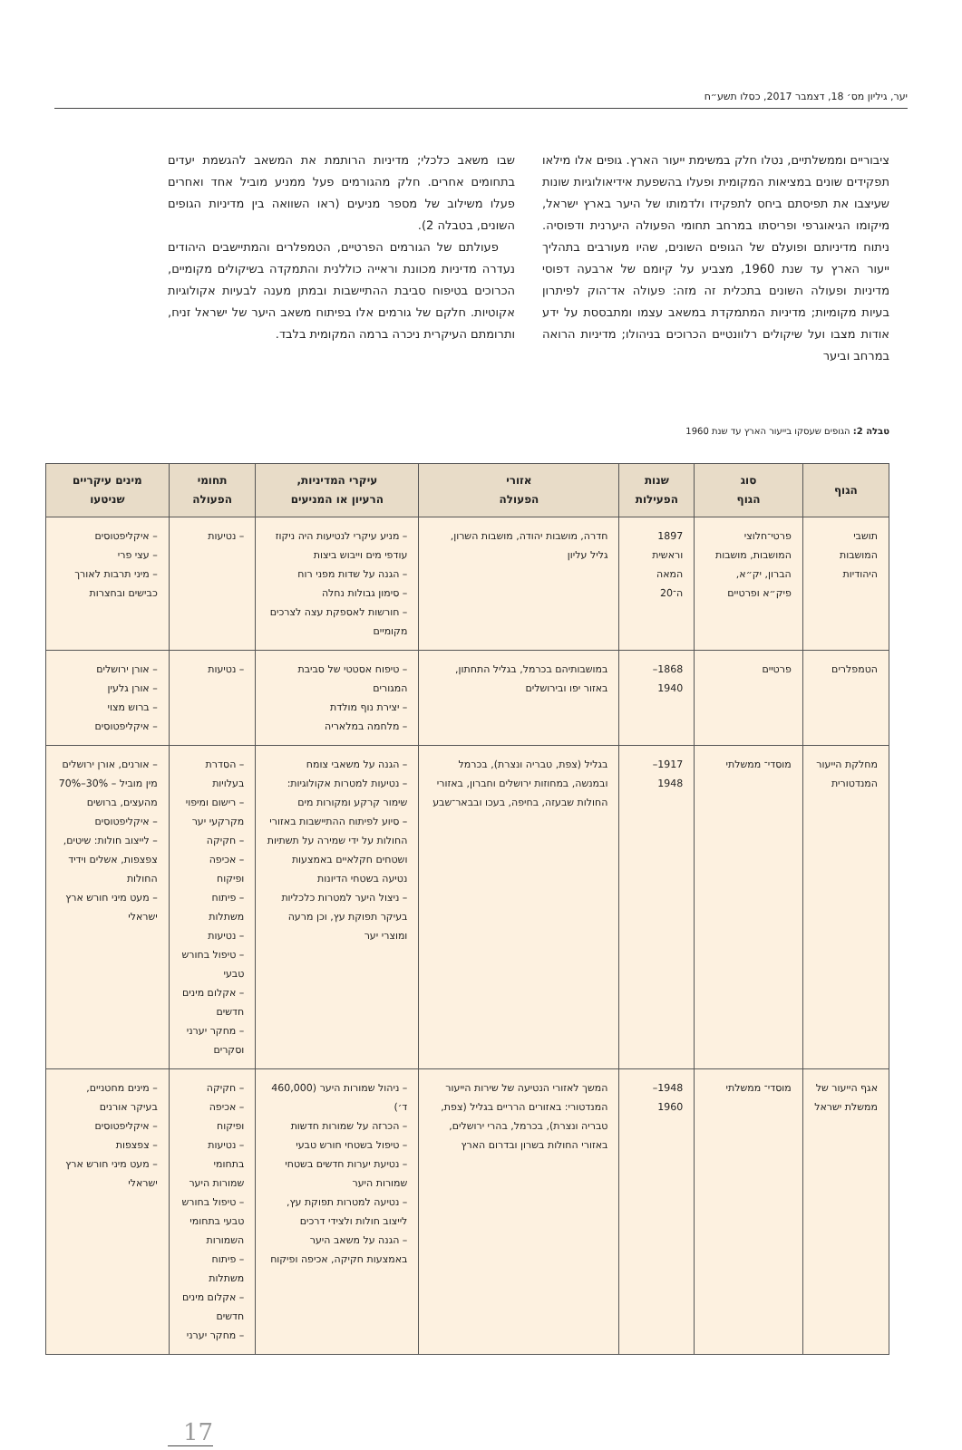יער, גיליון מס׳ 18, דצמבר 2017, כסלו תשע״ח
ציבוריים וממשלתיים, נטלו חלק במשימת ייעור הארץ. גופים אלו מילאו תפקידים שונים במציאות המקומית ופעלו בהשפעת אידיאולוגיות שונות שעיצבו את תפיסתם ביחס לתפקידו ולדמותו של היער בארץ ישראל, מיקומו הגיאוגרפי ופריסתו במרחב תחומי הפעולה היערנית ודפוסיה. ניתוח מדיניותם ופועלם של הגופים השונים, שהיו מעורבים בתהליך ייעור הארץ עד שנת 1960, מצביע על קיומם של ארבעה דפוסי מדיניות ופעולה השונים בתכלית זה מזה: פעולה אד־הוק לפיתרון בעיות מקומיות; מדיניות המתמקדת במשאב עצמו ומתבססת על ידע אודות מצבו ועל שיקולים רלוונטיים הכרוכים בניהולו; מדיניות הרואה במרחב וביער
שבו משאב כלכלי; מדיניות הרותמת את המשאב להגשמת יעדים בתחומים אחרים. חלק מהגורמים פעל ממניע מוביל אחד ואחרים פעלו משילוב של מספר מניעים (ראו השוואה בין מדיניות הגופים השונים, בטבלה 2).
פעולתם של הגורמים הפרטיים, הטמפלרים והמתיישבים היהודים נעדרה מדיניות מכוונת וראייה כוללנית והתמקדה בשיקולים מקומיים, הכרוכים בטיפוח סביבת ההתיישבות ובמתן מענה לבעיות אקולוגיות אקוטיות. חלקם של גורמים אלו בפיתוח משאב היער של ישראל זניח, ותרומתם העיקרית ניכרה ברמה המקומית בלבד.
טבלה 2: הגופים שעסקו בייעור הארץ עד שנת 1960
| הגוף | סוג הגוף | שנות הפעילות | אזורי הפעולה | עיקרי המדיניות, הרעיון או המניעים | תחומי הפעולה | מינים עיקריים שניטעו |
| --- | --- | --- | --- | --- | --- | --- |
| תושבי המושבות היהודיות | פרטי־חלוצי המושבות, מושבות הברון, יק״א, פיק״א ופרטיים | 1897 וראשית המאה ה־20 | חדרה, מושבות יהודה, מושבות השרון, גליל עליון | – מניע עיקרי לנטיעות היה ניקוז עודפי מים וייבוש ביצות – הגנה על שדות מפני רוח – סימון גבולות נחלה – חורשות לאספקת עצה לצרכים מקומיים | – נטיעות | – איקליפטוסים – עצי פרי – מיני תרבות לאורך כבישים ובחצרות |
| הטמפלרים | פרטיים | 1868–1940 | במושבותיהם בכרמל, בגליל התחתון, באזור יפו ובירושלים | – טיפוח אסטטי של סביבת המגורים – יצירת נוף מולדת – מלחמה במלאריה | – נטיעות | – אורן ירושלים – אורן גלעין – ברוש מצוי – איקליפטוסים |
| מחלקת הייעור המנדטורית | מוסדי־ ממשלתי | 1917–1948 | בגליל (צפת, טבריה ונצרת), בכרמל ובמנשה, במחוזות ירושלים וחברון, באזורי החולות שבעזה, בחיפה, בעכו ובבאר־שבע | – הגנה על משאבי צומח – נטיעות למטרות אקולוגיות: שימור קרקע ומקורות מים – סיוע לפיתוח ההתיישבות באזורי החולות על ידי שמירה על תשתיות ושטחים חקלאיים באמצעות נטיעה בשטחי הדיונות – ניצול היער למטרות כלכליות בעיקר תפוקת עץ, וכן מרעה ומוצרי יער | – הסדרת בעלויות – רישום ומיפוי מקרקעי יער – חקיקה – אכיפה ופיקוח – פיתוח משתלות – נטיעות – טיפול בחורש טבעי – אקלום מינים חדשים – מחקר יערני וסקרים | – אורנים, אורן ירושלים מין מוביל – 30%–70% מהעצים, ברושים – איקליפטוסים – לייצוב חולות: שיטים, צפצפות, אשלים וידיד החולות – מעט מיני חורש ארץ ישראלי |
| אגף הייעור של ממשלת ישראל | מוסדי־ ממשלתי | 1948–1960 | המשך לאזורי הנטיעה של שירות הייעור המנדטורי: באזורים הרריים בגליל (צפת, טבריה ונצרת), בכרמל, בהרי ירושלים, באזורי החולות בשרון ובדרום הארץ | – ניהול שמורות היער (460,000 ד׳) – הכרזה על שמורות חדשות – טיפול בשטחי חורש טבעי – נטיעת יערות חדשים בשטחי שמורות היער – נטיעה למטרות תפוקת עץ, לייצוב חולות ולצידי דרכים – הגנה על משאב היער באמצעות חקיקה, אכיפה ופיקוח | – חקיקה – אכיפה ופיקוח – נטיעות בתחומי שמורות היער – טיפול בחורש טבעי בתחומי השמורות – פיתוח משתלות – אקלום מינים חדשים – מחקר יערני | – מינים מחטניים, בעיקר אורנים – איקליפטוסים – צפצפות – מעט מיני חורש ארץ ישראלי |
17